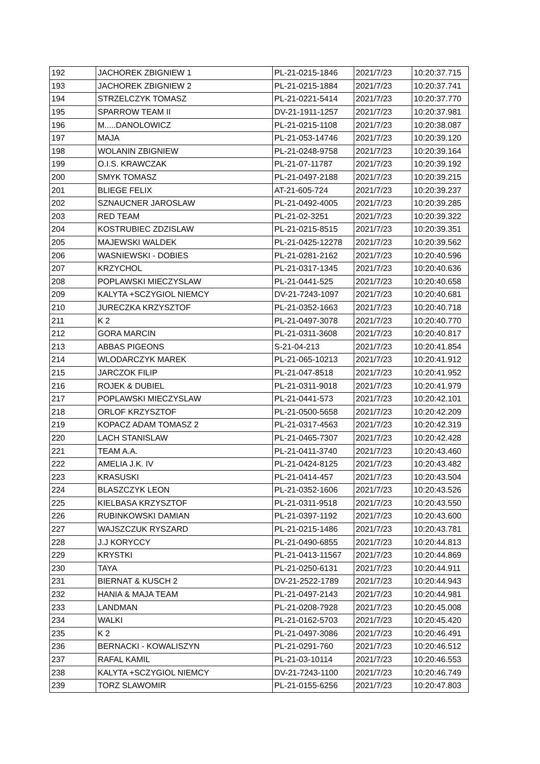| 192 | JACHOREK ZBIGNIEW 1 | PL-21-0215-1846 | 2021/7/23 | 10:20:37.715 |
| 193 | JACHOREK ZBIGNIEW 2 | PL-21-0215-1884 | 2021/7/23 | 10:20:37.741 |
| 194 | STRZELCZYK TOMASZ | PL-21-0221-5414 | 2021/7/23 | 10:20:37.770 |
| 195 | SPARROW TEAM II | DV-21-1911-1257 | 2021/7/23 | 10:20:37.981 |
| 196 | M.....DANOLOWICZ | PL-21-0215-1108 | 2021/7/23 | 10:20:38.087 |
| 197 | MAJA | PL-21-053-14746 | 2021/7/23 | 10:20:39.120 |
| 198 | WOLANIN ZBIGNIEW | PL-21-0248-9758 | 2021/7/23 | 10:20:39.164 |
| 199 | O.I.S. KRAWCZAK | PL-21-07-11787 | 2021/7/23 | 10:20:39.192 |
| 200 | SMYK TOMASZ | PL-21-0497-2188 | 2021/7/23 | 10:20:39.215 |
| 201 | BLIEGE FELIX | AT-21-605-724 | 2021/7/23 | 10:20:39.237 |
| 202 | SZNAUCNER JAROSLAW | PL-21-0492-4005 | 2021/7/23 | 10:20:39.285 |
| 203 | RED TEAM | PL-21-02-3251 | 2021/7/23 | 10:20:39.322 |
| 204 | KOSTRUBIEC ZDZISLAW | PL-21-0215-8515 | 2021/7/23 | 10:20:39.351 |
| 205 | MAJEWSKI WALDEK | PL-21-0425-12278 | 2021/7/23 | 10:20:39.562 |
| 206 | WASNIEWSKI - DOBIES | PL-21-0281-2162 | 2021/7/23 | 10:20:40.596 |
| 207 | KRZYCHOL | PL-21-0317-1345 | 2021/7/23 | 10:20:40.636 |
| 208 | POPLAWSKI MIECZYSLAW | PL-21-0441-525 | 2021/7/23 | 10:20:40.658 |
| 209 | KALYTA +SCZYGIOL NIEMCY | DV-21-7243-1097 | 2021/7/23 | 10:20:40.681 |
| 210 | JURECZKA KRZYSZTOF | PL-21-0352-1663 | 2021/7/23 | 10:20:40.718 |
| 211 | K 2 | PL-21-0497-3078 | 2021/7/23 | 10:20:40.770 |
| 212 | GORA MARCIN | PL-21-0311-3608 | 2021/7/23 | 10:20:40.817 |
| 213 | ABBAS PIGEONS | S-21-04-213 | 2021/7/23 | 10:20:41.854 |
| 214 | WLODARCZYK MAREK | PL-21-065-10213 | 2021/7/23 | 10:20:41.912 |
| 215 | JARCZOK FILIP | PL-21-047-8518 | 2021/7/23 | 10:20:41.952 |
| 216 | ROJEK & DUBIEL | PL-21-0311-9018 | 2021/7/23 | 10:20:41.979 |
| 217 | POPLAWSKI MIECZYSLAW | PL-21-0441-573 | 2021/7/23 | 10:20:42.101 |
| 218 | ORLOF KRZYSZTOF | PL-21-0500-5658 | 2021/7/23 | 10:20:42.209 |
| 219 | KOPACZ ADAM TOMASZ 2 | PL-21-0317-4563 | 2021/7/23 | 10:20:42.319 |
| 220 | LACH STANISLAW | PL-21-0465-7307 | 2021/7/23 | 10:20:42.428 |
| 221 | TEAM A.A. | PL-21-0411-3740 | 2021/7/23 | 10:20:43.460 |
| 222 | AMELIA J.K. IV | PL-21-0424-8125 | 2021/7/23 | 10:20:43.482 |
| 223 | KRASUSKI | PL-21-0414-457 | 2021/7/23 | 10:20:43.504 |
| 224 | BLASZCZYK LEON | PL-21-0352-1606 | 2021/7/23 | 10:20:43.526 |
| 225 | KIELBASA KRZYSZTOF | PL-21-0311-9518 | 2021/7/23 | 10:20:43.550 |
| 226 | RUBINKOWSKI DAMIAN | PL-21-0397-1192 | 2021/7/23 | 10:20:43.600 |
| 227 | WAJSZCZUK RYSZARD | PL-21-0215-1486 | 2021/7/23 | 10:20:43.781 |
| 228 | J.J KORYCCY | PL-21-0490-6855 | 2021/7/23 | 10:20:44.813 |
| 229 | KRYSTKI | PL-21-0413-11567 | 2021/7/23 | 10:20:44.869 |
| 230 | TAYA | PL-21-0250-6131 | 2021/7/23 | 10:20:44.911 |
| 231 | BIERNAT & KUSCH 2 | DV-21-2522-1789 | 2021/7/23 | 10:20:44.943 |
| 232 | HANIA & MAJA TEAM | PL-21-0497-2143 | 2021/7/23 | 10:20:44.981 |
| 233 | LANDMAN | PL-21-0208-7928 | 2021/7/23 | 10:20:45.008 |
| 234 | WALKI | PL-21-0162-5703 | 2021/7/23 | 10:20:45.420 |
| 235 | K 2 | PL-21-0497-3086 | 2021/7/23 | 10:20:46.491 |
| 236 | BERNACKI - KOWALISZYN | PL-21-0291-760 | 2021/7/23 | 10:20:46.512 |
| 237 | RAFAL KAMIL | PL-21-03-10114 | 2021/7/23 | 10:20:46.553 |
| 238 | KALYTA +SCZYGIOL NIEMCY | DV-21-7243-1100 | 2021/7/23 | 10:20:46.749 |
| 239 | TORZ SLAWOMIR | PL-21-0155-6256 | 2021/7/23 | 10:20:47.803 |